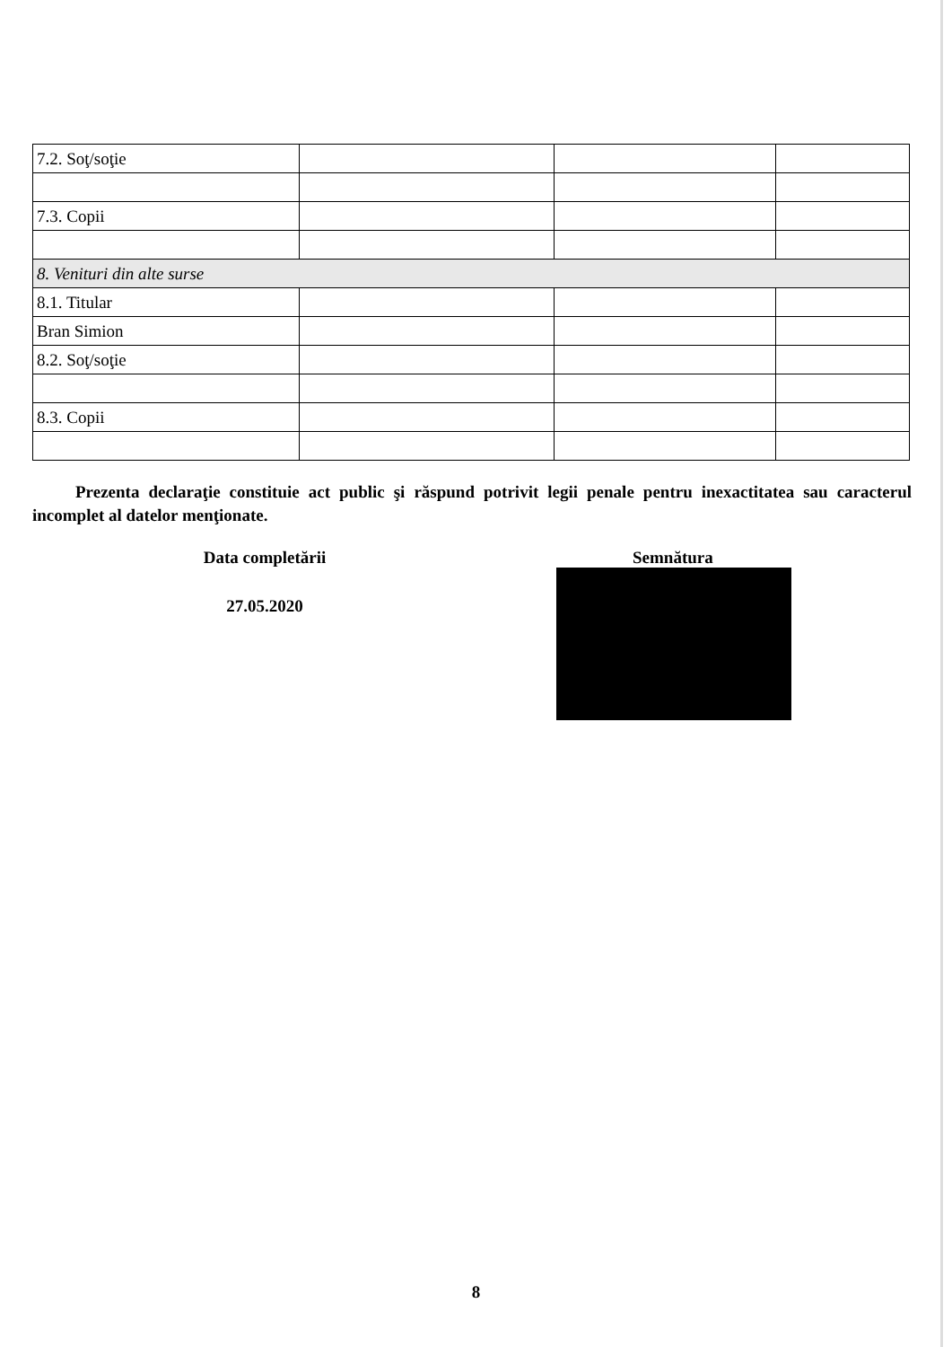| 7.2. Soţ/soţie | | | |
| 7.3. Copii | | | |
| 8. Venituri din alte surse | | | |
| 8.1. Titular | | | |
| Bran Simion | | | |
| 8.2. Soţ/soţie | | | |
| 8.3. Copii | | | |
Prezenta declaraţie constituie act public şi răspund potrivit legii penale pentru inexactitatea sau caracterul incomplet al datelor menţionate.
Data completării
27.05.2020
Semnătura
8